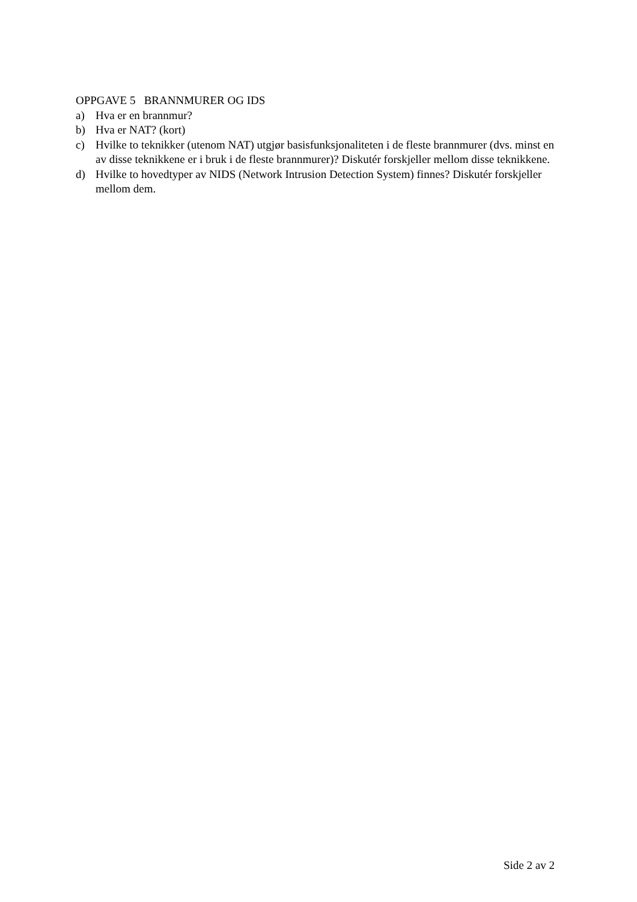OPPGAVE 5 BRANNMURER OG IDS
a) Hva er en brannmur?
b) Hva er NAT? (kort)
c) Hvilke to teknikker (utenom NAT) utgjør basisfunksjonaliteten i de fleste brannmurer (dvs. minst en av disse teknikkene er i bruk i de fleste brannmurer)? Diskutér forskjeller mellom disse teknikkene.
d) Hvilke to hovedtyper av NIDS (Network Intrusion Detection System) finnes? Diskutér forskjeller mellom dem.
Side 2 av 2